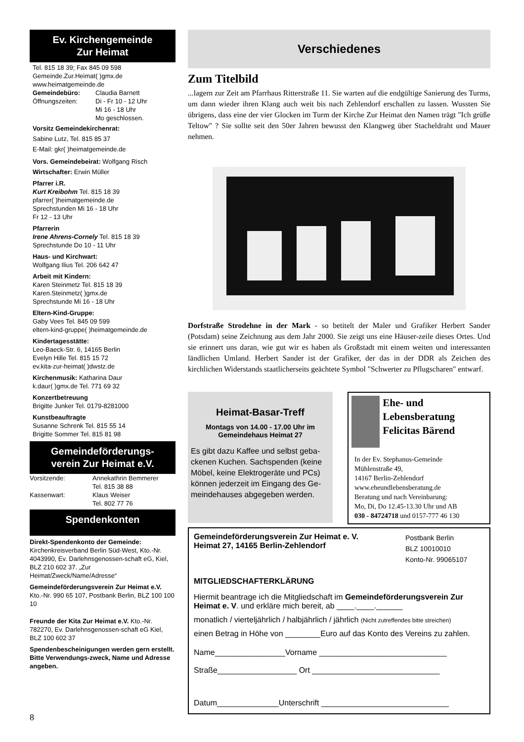Ev. Kirchengemeinde
Zur Heimat
Tel. 815 18 39; Fax 845 09 598
Gemeinde.Zur.Heimat( )gmx.de
www.heimatgemeinde.de
Gemeindebüro: Claudia Barnett
Öffnungszeiten: Di - Fr 10 - 12 Uhr
Mi 16 - 18 Uhr
Mo geschlossen.
Vorsitz Gemeindekirchenrat:
Sabine Lutz, Tel. 815 85 37
E-Mail: gkr( )heimatgemeinde.de
Vors. Gemeindebeirat: Wolfgang Risch
Wirtschafter: Erwin Müller
Pfarrer i.R.
Kurt Kreibohm Tel. 815 18 39
pfarrer( )heimatgemeinde.de
Sprechstunden Mi 16 - 18 Uhr
Fr 12 - 13 Uhr
Pfarrerin
Irene Ahrens-Cornely Tel. 815 18 39
Sprechstunde Do 10 - 11 Uhr
Haus- und Kirchwart:
Wolfgang Ilius Tel. 206 642 47
Arbeit mit Kindern:
Karen Steinmetz Tel. 815 18 39
Karen.Steinmetz( )gmx.de
Sprechstunde Mi 16 - 18 Uhr
Eltern-Kind-Gruppe:
Gaby Vees Tel. 845 09 599
eltern-kind-gruppe( )heimatgemeinde.de
Kindertagesstätte:
Leo-Baeck-Str. 6, 14165 Berlin
Evelyn Hille Tel. 815 15 72
ev.kita-zur-heimat( )dwstz.de
Kirchenmusik: Katharina Daur
k.daur( )gmx.de Tel. 771 69 32
Konzertbetreuung
Brigitte Junker Tel. 0179-8281000
Kunstbeauftragte
Susanne Schrenk Tel. 815 55 14
Brigitte Sommer Tel. 815 81 98
Gemeindeförderungs-
verein Zur Heimat e.V.
Vorsitzende: Annekathrin Bemmerer
Tel. 815 38 88
Kassenwart: Klaus Weiser
Tel. 802 77 76
Spendenkonten
Direkt-Spendenkonto der Gemeinde: Kirchenkreisverband Berlin Süd-West, Kto.-Nr. 4043990, Ev. Darlehnsgenossen-schaft eG, Kiel, BLZ 210 602 37. „Zur Heimat/Zweck/Name/Adresse“
Gemeindeförderungsverein Zur Heimat e.V. Kto.-Nr. 990 65 107, Postbank Berlin, BLZ 100 100 10
Freunde der Kita Zur Heimat e.V. Kto.-Nr. 782270, Ev. Darlehnsgenossen-schaft eG Kiel, BLZ 100 602 37
Spendenbescheinigungen werden gern erstellt. Bitte Verwendungs-zweck, Name und Adresse angeben.
Verschiedenes
Zum Titelbild
...lagern zur Zeit am Pfarrhaus Ritterstraße 11. Sie warten auf die endgültige Sanierung des Turms, um dann wieder ihren Klang auch weit bis nach Zehlendorf erschallen zu lassen. Wussten Sie übrigens, dass eine der vier Glocken im Turm der Kirche Zur Heimat den Namen trägt "Ich grüße Teltow" ? Sie sollte seit den 50er Jahren bewusst den Klangweg über Stacheldraht und Mauer nehmen.
Dorfstraße Strodehne in der Mark - so betitelt der Maler und Grafiker Herbert Sander (Potsdam) seine Zeichnung aus dem Jahr 2000. Sie zeigt uns eine Häuser-zeile dieses Ortes. Und sie erinnert uns daran, wie gut wir es haben als Großstadt mit einem weiten und interessanten ländlichen Umland. Herbert Sander ist der Grafiker, der das in der DDR als Zeichen des kirchlichen Widerstands staatlicherseits geächtete Symbol "Schwerter zu Pflugscharen" entwarf.
Heimat-Basar-Treff
Montags von 14.00 - 17.00 Uhr im Gemeindehaus Heimat 27
Es gibt dazu Kaffee und selbst geba-ckenen Kuchen. Sachspenden (keine Möbel, keine Elektrogeräte und PCs) können jederzeit im Eingang des Ge-meindehauses abgegeben werden.
Ehe- und Lebensberatung Felicitas Bärend
In der Ev. Stephanus-Gemeinde
Mühlenstraße 49,
14167 Berlin-Zehlendorf
www.eheundlebensberatung.de
Beratung und nach Vereinbarung:
Mo, Di, Do 12.45-13.30 Uhr und AB
030 - 84724718 und 0157-777 46 130
Gemeindeförderungsverein Zur Heimat e. V.
Heimat 27, 14165 Berlin-Zehlendorf Postbank Berlin
BLZ 10010010
Konto-Nr. 99065107
MITGLIEDSCHAFTERKLÄRUNG
Hiermit beantrage ich die Mitgliedschaft im Gemeindeförderungsverein Zur Heimat e. V. und erkläre mich bereit, ab ____.____.______
monatlich / vierteljährlich / halbjährlich / jährlich (Nicht zutreffendes bitte streichen)
einen Betrag in Höhe von ________Euro auf das Konto des Vereins zu zahlen.
Name________________Vorname _____________________________
Straße__________________ Ort _____________________________
Datum______________Unterschrift _____________________________
8